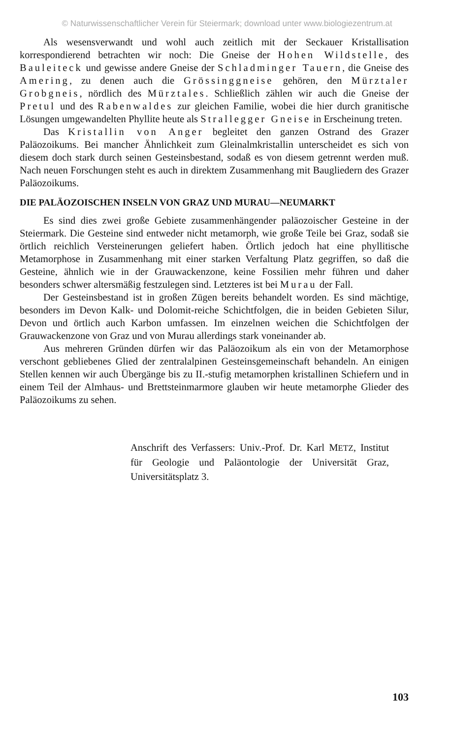© Naturwissenschaftlicher Verein für Steiermark; download unter www.biologiezentrum.at
Als wesensverwandt und wohl auch zeitlich mit der Seckauer Kristallisation korrespondierend betrachten wir noch: Die Gneise der Hohen Wildstelle, des Bauleiteck und gewisse andere Gneise der Schladminger Tauern, die Gneise des Amering, zu denen auch die Grössinggneise gehören, den Mürztaler Grobgneis, nördlich des Mürztales. Schließlich zählen wir auch die Gneise der Pretul und des Rabenwaldes zur gleichen Familie, wobei die hier durch granitische Lösungen umgewandelten Phyllite heute als Stralleg­ger Gneise in Erscheinung treten.
Das Kristallin von Anger begleitet den ganzen Ostrand des Grazer Paläozoikums. Bei mancher Ähnlichkeit zum Gleinalmkristallin unterscheidet es sich von diesem doch stark durch seinen Gesteinsbestand, sodaß es von diesem getrennt werden muß. Nach neuen Forschungen steht es auch in direktem Zusammenhang mit Baugliedern des Grazer Paläozoikums.
DIE PALÄOZOISCHEN INSELN VON GRAZ UND MURAU—NEUMARKT
Es sind dies zwei große Gebiete zusammenhängender paläozoischer Gesteine in der Steiermark. Die Gesteine sind entweder nicht metamorph, wie große Teile bei Graz, sodaß sie örtlich reichlich Versteinerungen geliefert haben. Örtlich jedoch hat eine phyllitische Metamorphose in Zusammenhang mit einer starken Verfaltung Platz gegriffen, so daß die Gesteine, ähnlich wie in der Grauwackenzone, keine Fossilien mehr führen und daher besonders schwer altersmäßig festzulegen sind. Letzteres ist bei Murau der Fall.
Der Gesteinsbestand ist in großen Zügen bereits behandelt worden. Es sind mächtige, besonders im Devon Kalk- und Dolomit-reiche Schichtfolgen, die in beiden Gebieten Silur, Devon und örtlich auch Karbon umfassen. Im einzelnen weichen die Schichtfolgen der Grauwackenzone von Graz und von Murau allerdings stark voneinander ab.
Aus mehreren Gründen dürfen wir das Paläozoikum als ein von der Metamorphose verschont gebliebenes Glied der zentralalpinen Gesteinsgemeinschaft behandeln. An einigen Stellen kennen wir auch Übergänge bis zu II.-stufig metamorphen kristallinen Schiefern und in einem Teil der Almhaus- und Brettsteinmarmore glauben wir heute metamorphe Glieder des Paläozoikums zu sehen.
Anschrift des Verfassers: Univ.-Prof. Dr. Karl METZ, Institut für Geologie und Paläontologie der Universität Graz, Universitätsplatz 3.
103